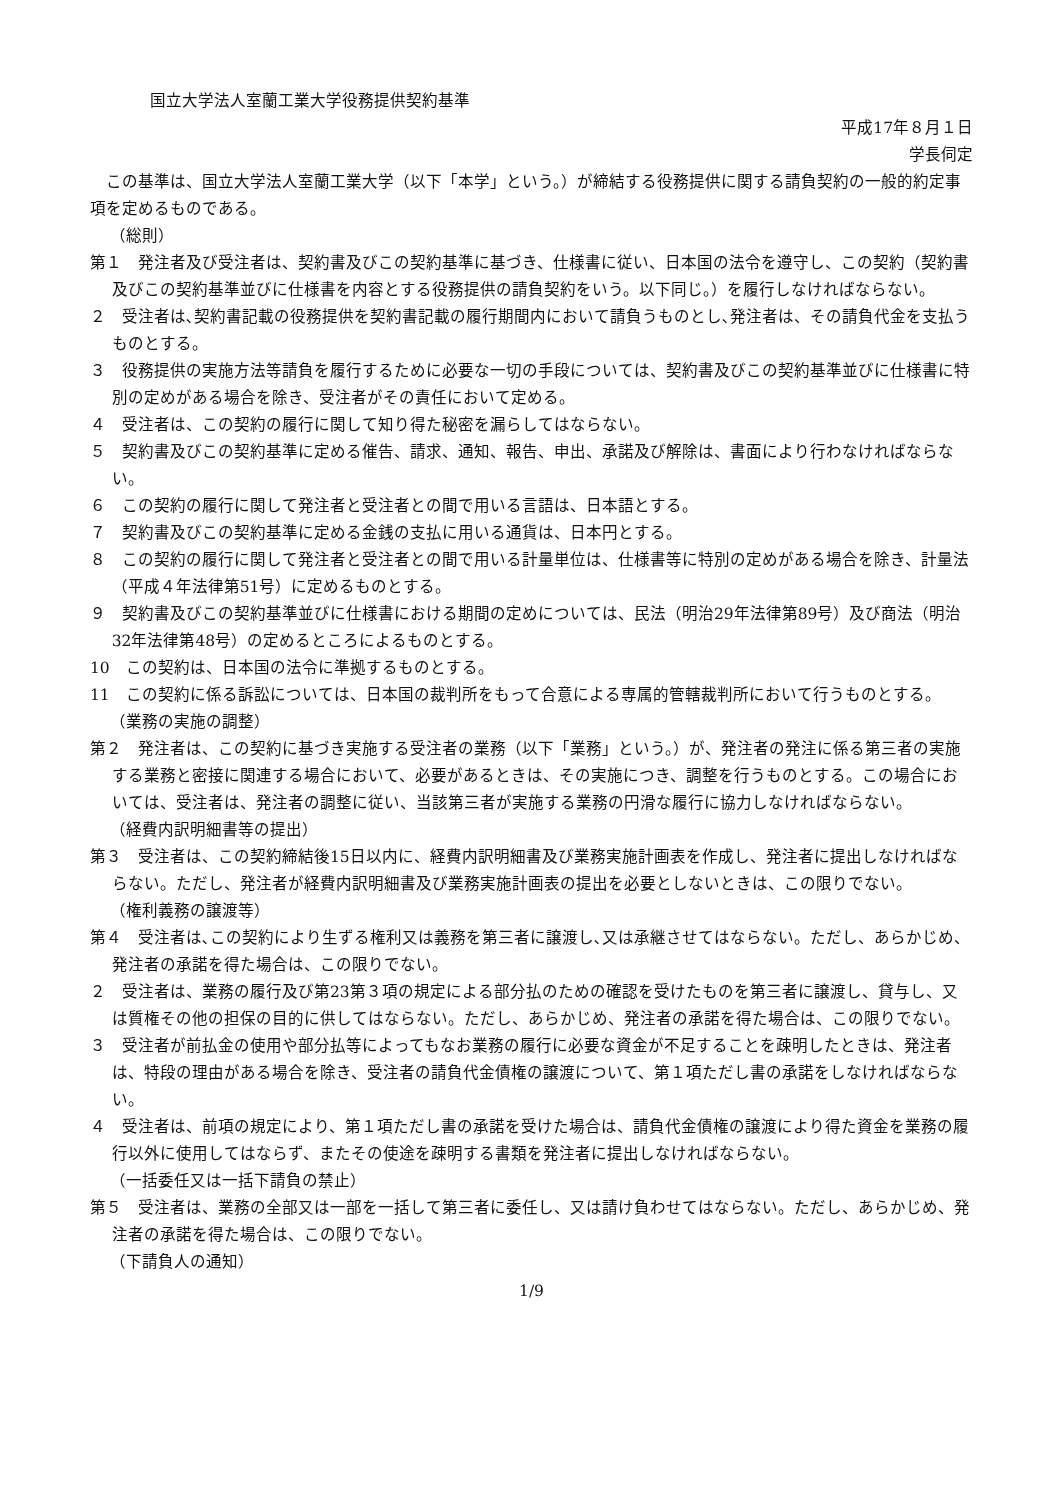国立大学法人室蘭工業大学役務提供契約基準
平成17年８月１日
学長伺定
この基準は、国立大学法人室蘭工業大学（以下「本学」という。）が締結する役務提供に関する請負契約の一般的約定事項を定めるものである。
（総則）
第１　発注者及び受注者は、契約書及びこの契約基準に基づき、仕様書に従い、日本国の法令を遵守し、この契約（契約書及びこの契約基準並びに仕様書を内容とする役務提供の請負契約をいう。以下同じ。）を履行しなければならない。
２　受注者は､契約書記載の役務提供を契約書記載の履行期間内において請負うものとし､発注者は、その請負代金を支払うものとする。
３　役務提供の実施方法等請負を履行するために必要な一切の手段については、契約書及びこの契約基準並びに仕様書に特別の定めがある場合を除き、受注者がその責任において定める。
４　受注者は、この契約の履行に関して知り得た秘密を漏らしてはならない。
５　契約書及びこの契約基準に定める催告、請求、通知、報告、申出、承諾及び解除は、書面により行わなければならない。
６　この契約の履行に関して発注者と受注者との間で用いる言語は、日本語とする。
７　契約書及びこの契約基準に定める金銭の支払に用いる通貨は、日本円とする。
８　この契約の履行に関して発注者と受注者との間で用いる計量単位は、仕様書等に特別の定めがある場合を除き、計量法（平成４年法律第51号）に定めるものとする。
９　契約書及びこの契約基準並びに仕様書における期間の定めについては、民法（明治29年法律第89号）及び商法（明治32年法律第48号）の定めるところによるものとする。
10　この契約は、日本国の法令に準拠するものとする。
11　この契約に係る訴訟については、日本国の裁判所をもって合意による専属的管轄裁判所において行うものとする。
（業務の実施の調整）
第２　発注者は、この契約に基づき実施する受注者の業務（以下「業務」という。）が、発注者の発注に係る第三者の実施する業務と密接に関連する場合において、必要があるときは、その実施につき、調整を行うものとする。この場合においては、受注者は、発注者の調整に従い、当該第三者が実施する業務の円滑な履行に協力しなければならない。
（経費内訳明細書等の提出）
第３　受注者は、この契約締結後15日以内に、経費内訳明細書及び業務実施計画表を作成し、発注者に提出しなければならない。ただし、発注者が経費内訳明細書及び業務実施計画表の提出を必要としないときは、この限りでない。
（権利義務の譲渡等）
第４　受注者は､この契約により生ずる権利又は義務を第三者に譲渡し､又は承継させてはならない。ただし、あらかじめ、発注者の承諾を得た場合は、この限りでない。
２　受注者は、業務の履行及び第23第３項の規定による部分払のための確認を受けたものを第三者に譲渡し、貸与し、又は質権その他の担保の目的に供してはならない。ただし、あらかじめ、発注者の承諾を得た場合は、この限りでない。
３　受注者が前払金の使用や部分払等によってもなお業務の履行に必要な資金が不足することを疎明したときは、発注者は、特段の理由がある場合を除き、受注者の請負代金債権の譲渡について、第１項ただし書の承諾をしなければならない。
４　受注者は、前項の規定により、第１項ただし書の承諾を受けた場合は、請負代金債権の譲渡により得た資金を業務の履行以外に使用してはならず、またその使途を疎明する書類を発注者に提出しなければならない。
（一括委任又は一括下請負の禁止）
第５　受注者は、業務の全部又は一部を一括して第三者に委任し、又は請け負わせてはならない。ただし、あらかじめ、発注者の承諾を得た場合は、この限りでない。
（下請負人の通知）
1/9